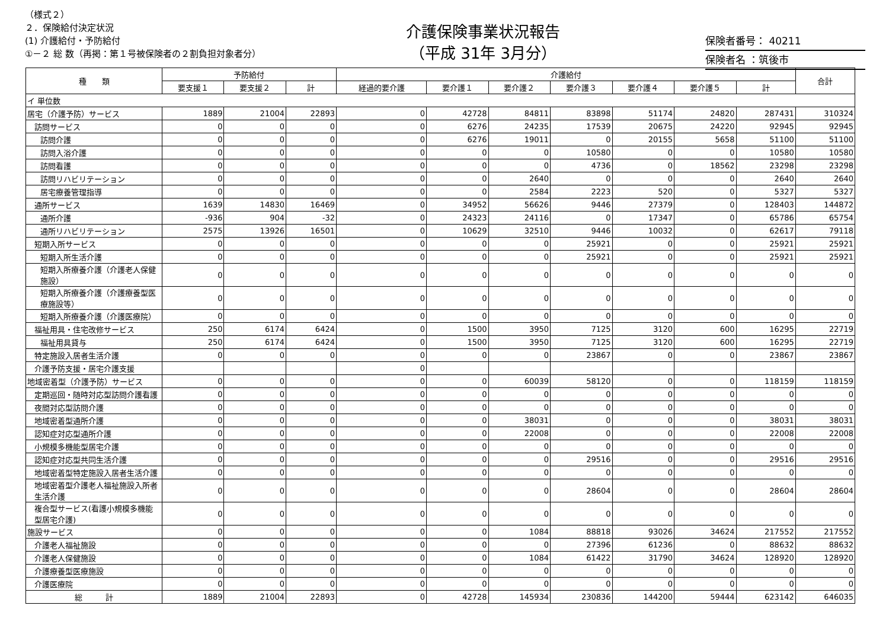（様式２）
２．保険給付決定状況
(1) 介護給付・予防給付
①－２ 総 数（再掲：第１号被保険者の２割負担対象者分）
介護保険事業状況報告
（平成 31年 3月分）
保険者番号： 40211
保険者名 ：筑後市
| 種 類 | 予防給付 | | | 介護給付 | | | | | | | 合計 |
| --- | --- | --- | --- | --- | --- | --- | --- | --- | --- | --- | --- |
| | 要支援１ | 要支援２ | 計 | 経過的要介護 | 要介護１ | 要介護２ | 要介護３ | 要介護４ | 要介護５ | 計 | |
| イ 単位数 | | | | | | | | | | | |
| 居宅（介護予防）サービス | 1889 | 21004 | 22893 | 0 | 42728 | 84811 | 83898 | 51174 | 24820 | 287431 | 310324 |
| 訪問サービス | 0 | 0 | 0 | 0 | 6276 | 24235 | 17539 | 20675 | 24220 | 92945 | 92945 |
| 訪問介護 | 0 | 0 | 0 | 0 | 6276 | 19011 | 0 | 20155 | 5658 | 51100 | 51100 |
| 訪問入浴介護 | 0 | 0 | 0 | 0 | 0 | 0 | 10580 | 0 | 0 | 10580 | 10580 |
| 訪問看護 | 0 | 0 | 0 | 0 | 0 | 0 | 4736 | 0 | 18562 | 23298 | 23298 |
| 訪問リハビリテーション | 0 | 0 | 0 | 0 | 0 | 2640 | 0 | 0 | 0 | 2640 | 2640 |
| 居宅療養管理指導 | 0 | 0 | 0 | 0 | 0 | 2584 | 2223 | 520 | 0 | 5327 | 5327 |
| 通所サービス | 1639 | 14830 | 16469 | 0 | 34952 | 56626 | 9446 | 27379 | 0 | 128403 | 144872 |
| 通所介護 | -936 | 904 | -32 | 0 | 24323 | 24116 | 0 | 17347 | 0 | 65786 | 65754 |
| 通所リハビリテーション | 2575 | 13926 | 16501 | 0 | 10629 | 32510 | 9446 | 10032 | 0 | 62617 | 79118 |
| 短期入所サービス | 0 | 0 | 0 | 0 | 0 | 0 | 25921 | 0 | 0 | 25921 | 25921 |
| 短期入所生活介護 | 0 | 0 | 0 | 0 | 0 | 0 | 25921 | 0 | 0 | 25921 | 25921 |
| 短期入所療養介護（介護老人保健施設） | 0 | 0 | 0 | 0 | 0 | 0 | 0 | 0 | 0 | 0 | 0 |
| 短期入所療養介護（介護療養型医療施設等） | 0 | 0 | 0 | 0 | 0 | 0 | 0 | 0 | 0 | 0 | 0 |
| 短期入所療養介護（介護医療院） | 0 | 0 | 0 | 0 | 0 | 0 | 0 | 0 | 0 | 0 | 0 |
| 福祉用具・住宅改修サービス | 250 | 6174 | 6424 | 0 | 1500 | 3950 | 7125 | 3120 | 600 | 16295 | 22719 |
| 福祉用具貸与 | 250 | 6174 | 6424 | 0 | 1500 | 3950 | 7125 | 3120 | 600 | 16295 | 22719 |
| 特定施設入居者生活介護 | 0 | 0 | 0 | 0 | 0 | 0 | 23867 | 0 | 0 | 23867 | 23867 |
| 介護予防支援・居宅介護支援 | | | | 0 | | | | | | | |
| 地域密着型（介護予防）サービス | 0 | 0 | 0 | 0 | 0 | 60039 | 58120 | 0 | 0 | 118159 | 118159 |
| 定期巡回・随時対応型訪問介護看護 | 0 | 0 | 0 | 0 | 0 | 0 | 0 | 0 | 0 | 0 | 0 |
| 夜間対応型訪問介護 | 0 | 0 | 0 | 0 | 0 | 0 | 0 | 0 | 0 | 0 | 0 |
| 地域密着型通所介護 | 0 | 0 | 0 | 0 | 0 | 38031 | 0 | 0 | 0 | 38031 | 38031 |
| 認知症対応型通所介護 | 0 | 0 | 0 | 0 | 0 | 22008 | 0 | 0 | 0 | 22008 | 22008 |
| 小規模多機能型居宅介護 | 0 | 0 | 0 | 0 | 0 | 0 | 0 | 0 | 0 | 0 | 0 |
| 認知症対応型共同生活介護 | 0 | 0 | 0 | 0 | 0 | 0 | 29516 | 0 | 0 | 29516 | 29516 |
| 地域密着型特定施設入居者生活介護 | 0 | 0 | 0 | 0 | 0 | 0 | 0 | 0 | 0 | 0 | 0 |
| 地域密着型介護老人福祉施設入所者生活介護 | 0 | 0 | 0 | 0 | 0 | 0 | 28604 | 0 | 0 | 28604 | 28604 |
| 複合型サービス(看護小規模多機能型居宅介護) | 0 | 0 | 0 | 0 | 0 | 0 | 0 | 0 | 0 | 0 | 0 |
| 施設サービス | 0 | 0 | 0 | 0 | 0 | 1084 | 88818 | 93026 | 34624 | 217552 | 217552 |
| 介護老人福祉施設 | 0 | 0 | 0 | 0 | 0 | 0 | 27396 | 61236 | 0 | 88632 | 88632 |
| 介護老人保健施設 | 0 | 0 | 0 | 0 | 0 | 1084 | 61422 | 31790 | 34624 | 128920 | 128920 |
| 介護療養型医療施設 | 0 | 0 | 0 | 0 | 0 | 0 | 0 | 0 | 0 | 0 | 0 |
| 介護医療院 | 0 | 0 | 0 | 0 | 0 | 0 | 0 | 0 | 0 | 0 | 0 |
| 総 計 | 1889 | 21004 | 22893 | 0 | 42728 | 145934 | 230836 | 144200 | 59444 | 623142 | 646035 |